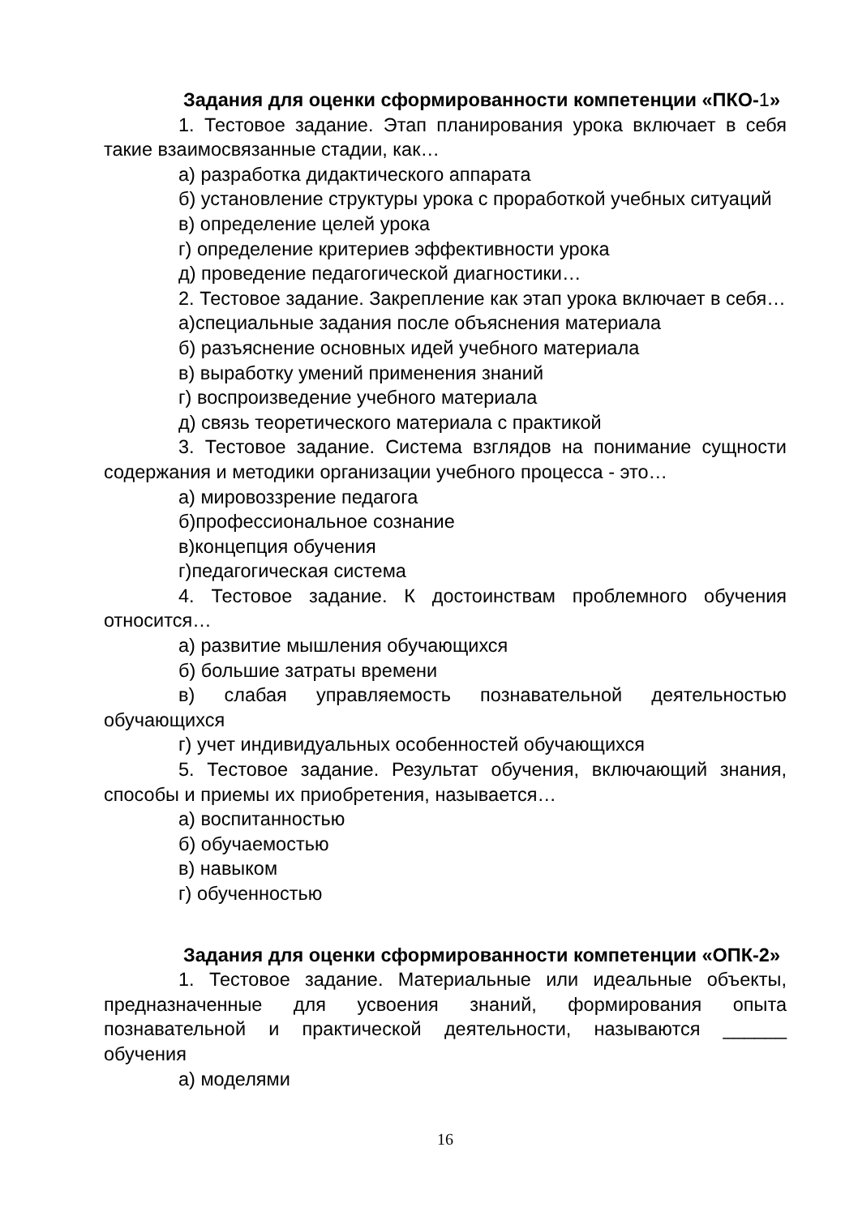Задания для оценки сформированности компетенции «ПКО-1»
1. Тестовое задание. Этап планирования урока включает в себя такие взаимосвязанные стадии, как…
а) разработка дидактического аппарата
б) установление структуры урока с проработкой учебных ситуаций
в) определение целей урока
г) определение критериев эффективности урока
д) проведение педагогической диагностики…
2. Тестовое задание. Закрепление как этап урока включает в себя…
а)специальные задания после объяснения материала
б) разъяснение основных идей учебного материала
в) выработку умений применения знаний
г) воспроизведение учебного материала
д) связь теоретического материала с практикой
3. Тестовое задание. Система взглядов на понимание сущности содержания и методики организации учебного процесса - это…
а) мировоззрение педагога
б)профессиональное сознание
в)концепция обучения
г)педагогическая система
4. Тестовое задание. К достоинствам проблемного обучения относится…
а) развитие мышления обучающихся
б) большие затраты времени
в) слабая управляемость познавательной деятельностью обучающихся
г) учет индивидуальных особенностей обучающихся
5. Тестовое задание. Результат обучения, включающий знания, способы и приемы их приобретения, называется…
а) воспитанностью
б) обучаемостью
в) навыком
г) обученностью
Задания для оценки сформированности компетенции «ОПК-2»
1. Тестовое задание. Материальные или идеальные объекты, предназначенные для усвоения знаний, формирования опыта познавательной и практической деятельности, называются ______ обучения
а) моделями
16